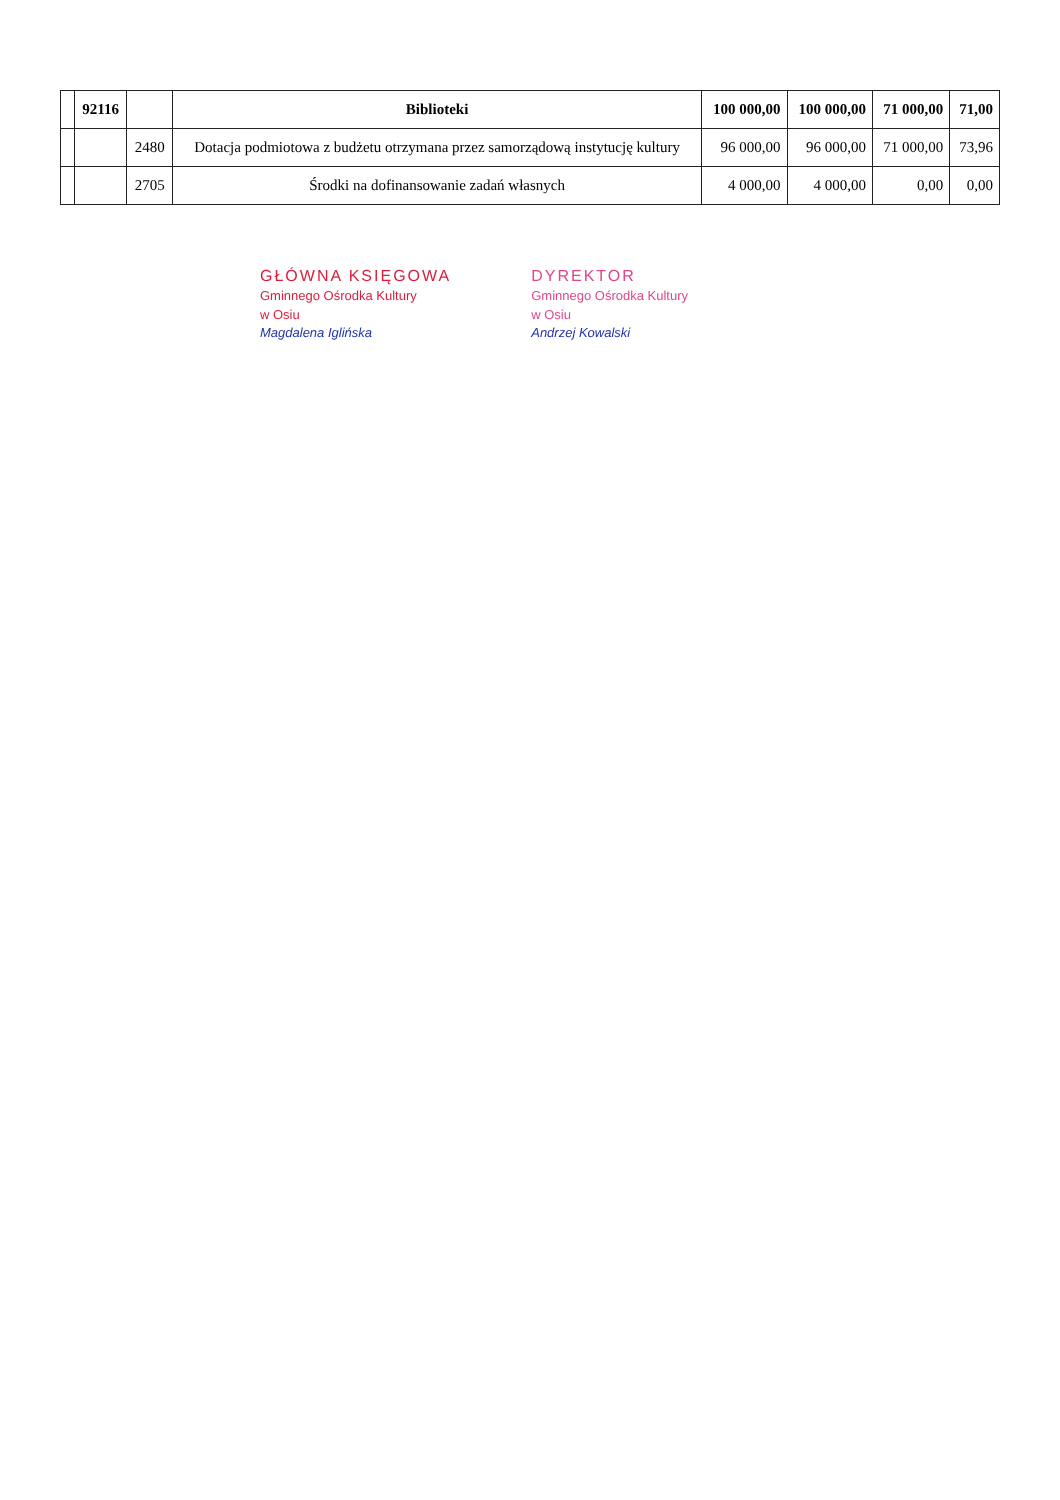| | 92116 | | Biblioteki | 100 000,00 | 100 000,00 | 71 000,00 | 71,00 |
| --- | --- | --- | --- | --- | --- | --- | --- |
| | | 2480 | Dotacja podmiotowa z budżetu otrzymana przez samorządową instytucję kultury | 96 000,00 | 96 000,00 | 71 000,00 | 73,96 |
| | | 2705 | Środki na dofinansowanie zadań własnych | 4 000,00 | 4 000,00 | 0,00 | 0,00 |
GŁÓWNA KSIĘGOWA
Gminnego Ośrodka Kultury
w Osiu
Magdalena Iglińska
DYREKTOR
Gminnego Ośrodka Kultury
w Osiu
Andrzej Kowalski